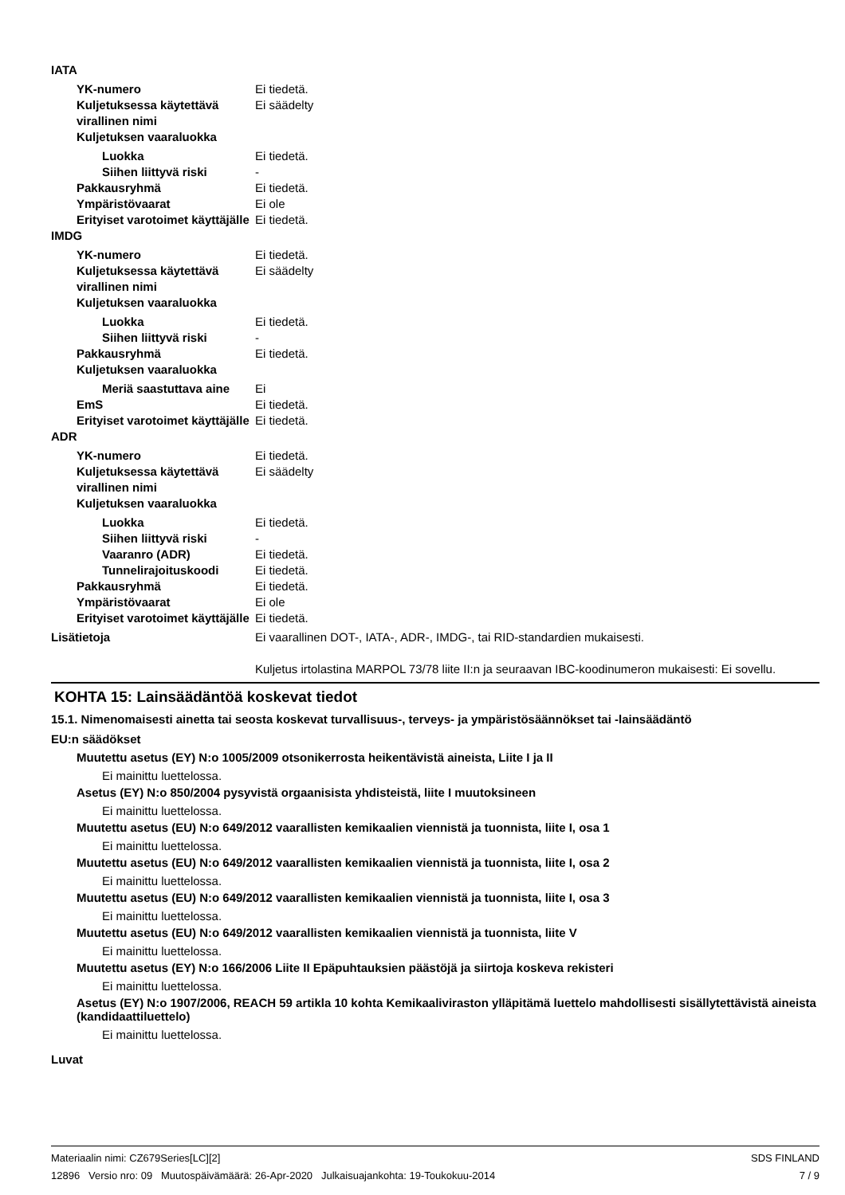IATA
YK-numero Ei tiedetä.
Kuljetuksessa käytettävä virallinen nimi
Ei säädelty
Kuljetuksen vaaraluokka
Luokka Ei tiedetä.
Siihen liittyvä riski -
Pakkausryhmä Ei tiedetä.
Ympäristövaarat Ei ole
Erityiset varotoimet käyttäjälle
Ei tiedetä.
IMDG
YK-numero Ei tiedetä.
Kuljetuksessa käytettävä virallinen nimi
Ei säädelty
Kuljetuksen vaaraluokka
Luokka Ei tiedetä.
Siihen liittyvä riski -
Pakkausryhmä Ei tiedetä.
Kuljetuksen vaaraluokka
Meriä saastuttava aine
Ei
EmS Ei tiedetä.
Erityiset varotoimet käyttäjälle
Ei tiedetä.
ADR
YK-numero Ei tiedetä.
Kuljetuksessa käytettävä virallinen nimi
Ei säädelty
Kuljetuksen vaaraluokka
Luokka Ei tiedetä.
Siihen liittyvä riski -
Vaaranro (ADR) Ei tiedetä.
Tunnelirajoituskoodi Ei tiedetä.
Pakkausryhmä Ei tiedetä.
Ympäristövaarat Ei ole
Erityiset varotoimet käyttäjälle
Ei tiedetä.
Lisätietoja Ei vaarallinen DOT-, IATA-, ADR-, IMDG-, tai RID-standardien mukaisesti.
Kuljetus irtolastina MARPOL 73/78 liite II:n ja seuraavan IBC-koodinumeron mukaisesti: Ei sovellu.
KOHTA 15: Lainsäädäntöä koskevat tiedot
15.1. Nimenomaisesti ainetta tai seosta koskevat turvallisuus-, terveys- ja ympäristösäännökset tai -lainsäädäntö
EU:n säädökset
Muutettu asetus (EY) N:o 1005/2009 otsonikerrosta heikentävistä aineista, Liite I ja II
Ei mainittu luettelossa.
Asetus (EY) N:o 850/2004 pysyvistä orgaanisista yhdisteistä, liite I muutoksineen
Ei mainittu luettelossa.
Muutettu asetus (EU) N:o 649/2012 vaarallisten kemikaalien viennistä ja tuonnista, liite I, osa 1
Ei mainittu luettelossa.
Muutettu asetus (EU) N:o 649/2012 vaarallisten kemikaalien viennistä ja tuonnista, liite I, osa 2
Ei mainittu luettelossa.
Muutettu asetus (EU) N:o 649/2012 vaarallisten kemikaalien viennistä ja tuonnista, liite I, osa 3
Ei mainittu luettelossa.
Muutettu asetus (EU) N:o 649/2012 vaarallisten kemikaalien viennistä ja tuonnista, liite V
Ei mainittu luettelossa.
Muutettu asetus (EY) N:o 166/2006 Liite II Epäpuhtauksien päästöjä ja siirtoja koskeva rekisteri
Ei mainittu luettelossa.
Asetus (EY) N:o 1907/2006, REACH 59 artikla 10 kohta Kemikaaliviraston ylläpitämä luettelo mahdollisesti sisällytettävistä aineista (kandidaattiluettelo)
Ei mainittu luettelossa.
Luvat
Materiaalin nimi: CZ679Series[LC][2]
12896 Versio nro: 09 Muutospäivämäärä: 26-Apr-2020 Julkaisuajankohta: 19-Toukokuu-2014
SDS FINLAND
7 / 9